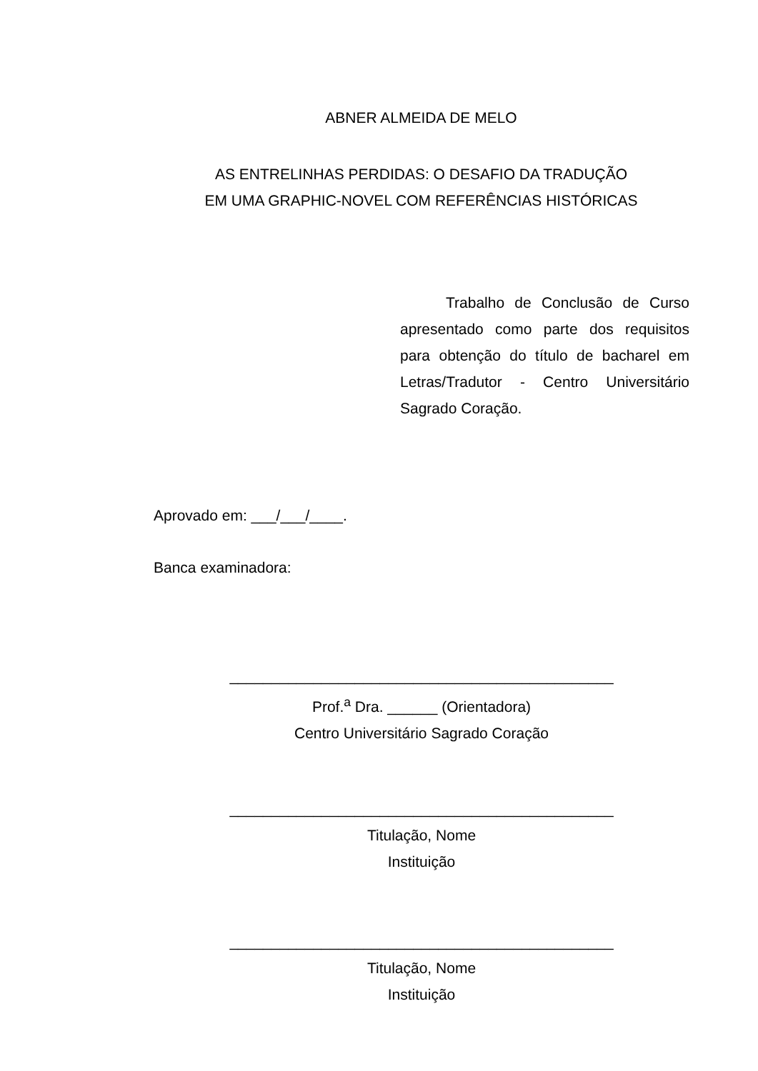ABNER ALMEIDA DE MELO
AS ENTRELINHAS PERDIDAS: O DESAFIO DA TRADUÇÃO
EM UMA GRAPHIC-NOVEL COM REFERÊNCIAS HISTÓRICAS
Trabalho de Conclusão de Curso apresentado como parte dos requisitos para obtenção do título de bacharel em Letras/Tradutor - Centro Universitário Sagrado Coração.
Aprovado em: ___/___/____.
Banca examinadora:
______________________________________________
Prof.<sup>a</sup> Dra. ______ (Orientadora)
Centro Universitário Sagrado Coração
______________________________________________
Titulação, Nome
Instituição
______________________________________________
Titulação, Nome
Instituição